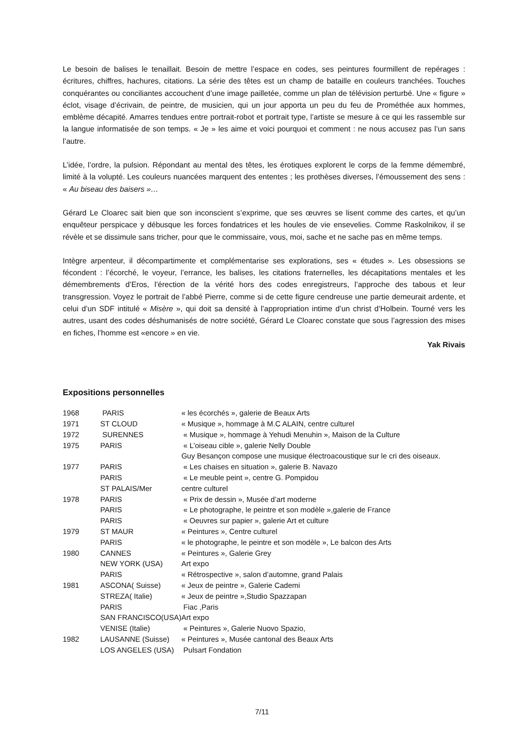Le besoin de balises le tenaillait. Besoin de mettre l’espace en codes, ses peintures fourmillent de repérages : écritures, chiffres, hachures, citations. La série des têtes est un champ de bataille en couleurs tranchées. Touches conquérantes ou conciliantes accouchent d’une image pailletée, comme un plan de télévision perturbé. Une « figure » éclot, visage d’écrivain, de peintre, de musicien, qui un jour apporta un peu du feu de Prométhée aux hommes, emblème décapité. Amarres tendues entre portrait-robot et portrait type, l’artiste se mesure à ce qui les rassemble sur la langue informatisée de son temps. « Je » les aime et voici pourquoi et comment : ne nous accusez pas l’un sans l’autre.
L’idée, l’ordre, la pulsion. Répondant au mental des têtes, les érotiques explorent le corps de la femme démembré, limité à la volupté. Les couleurs nuancées marquent des ententes ; les prothèses diverses, l’émoussement des sens : « Au biseau des baisers »…
Gérard Le Cloarec sait bien que son inconscient s’exprime, que ses œuvres se lisent comme des cartes, et qu’un enquêteur perspicace y débusque les forces fondatrices et les houles de vie ensevelies. Comme Raskolnikov, il se révèle et se dissimule sans tricher, pour que le commissaire, vous, moi, sache et ne sache pas en même temps.
Intègre arpenteur, il décompartimente et complémentarise ses explorations, ses « études ». Les obsessions se fécondent : l’écorché, le voyeur, l’errance, les balises, les citations fraternelles, les décapitations mentales et les démembrements d’Eros, l’érection de la vérité hors des codes enregistreurs, l’approche des tabous et leur transgression. Voyez le portrait de l’abbé Pierre, comme si de cette figure cendreuse une partie demeurait ardente, et celui d’un SDF intitulé « Misère », qui doit sa densité à l’appropriation intime d’un christ d’Holbein. Tourné vers les autres, usant des codes déshumanisés de notre société, Gérard Le Cloarec constate que sous l’agression des mises en fiches, l’homme est «encore » en vie.
Yak Rivais
Expositions personnelles
| 1968 | PARIS | « les écorchés », galerie de Beaux Arts |
| 1971 | ST CLOUD | « Musique », hommage à M.C ALAIN, centre culturel |
| 1972 | SURENNES | « Musique », hommage à Yehudi Menuhin », Maison de la Culture |
| 1975 | PARIS | « L’oiseau cible », galerie Nelly Double |
| | | Guy Besançon compose une musique électroacoustique sur le cri des oiseaux. |
| 1977 | PARIS | « Les chaises en situation », galerie B. Navazo |
| | PARIS | « Le meuble peint », centre G. Pompidou |
| | ST PALAIS/Mer | centre culturel |
| 1978 | PARIS | « Prix de dessin », Musée d’art moderne |
| | PARIS | « Le photographe, le peintre et son modèle »,galerie de France |
| | PARIS | « Oeuvres sur papier », galerie Art et culture |
| 1979 | ST MAUR | « Peintures », Centre culturel |
| | PARIS | « le photographe, le peintre et son modèle », Le balcon des Arts |
| 1980 | CANNES | « Peintures », Galerie Grey |
| | NEW YORK (USA) | Art expo |
| | PARIS | « Rétrospective », salon d’automne, grand Palais |
| 1981 | ASCONA( Suisse) | « Jeux de peintre », Galerie Cademi |
| | STREZA( Italie) | « Jeux de peintre »,Studio Spazzapan |
| | PARIS | Fiac ,Paris |
| | SAN FRANCISCO(USA) | Art expo |
| | VENISE (Italie) | « Peintures », Galerie Nuovo Spazio, |
| 1982 | LAUSANNE (Suisse) | « Peintures », Musée cantonal des Beaux Arts |
| | LOS ANGELES (USA) | Pulsart Fondation |
7/11